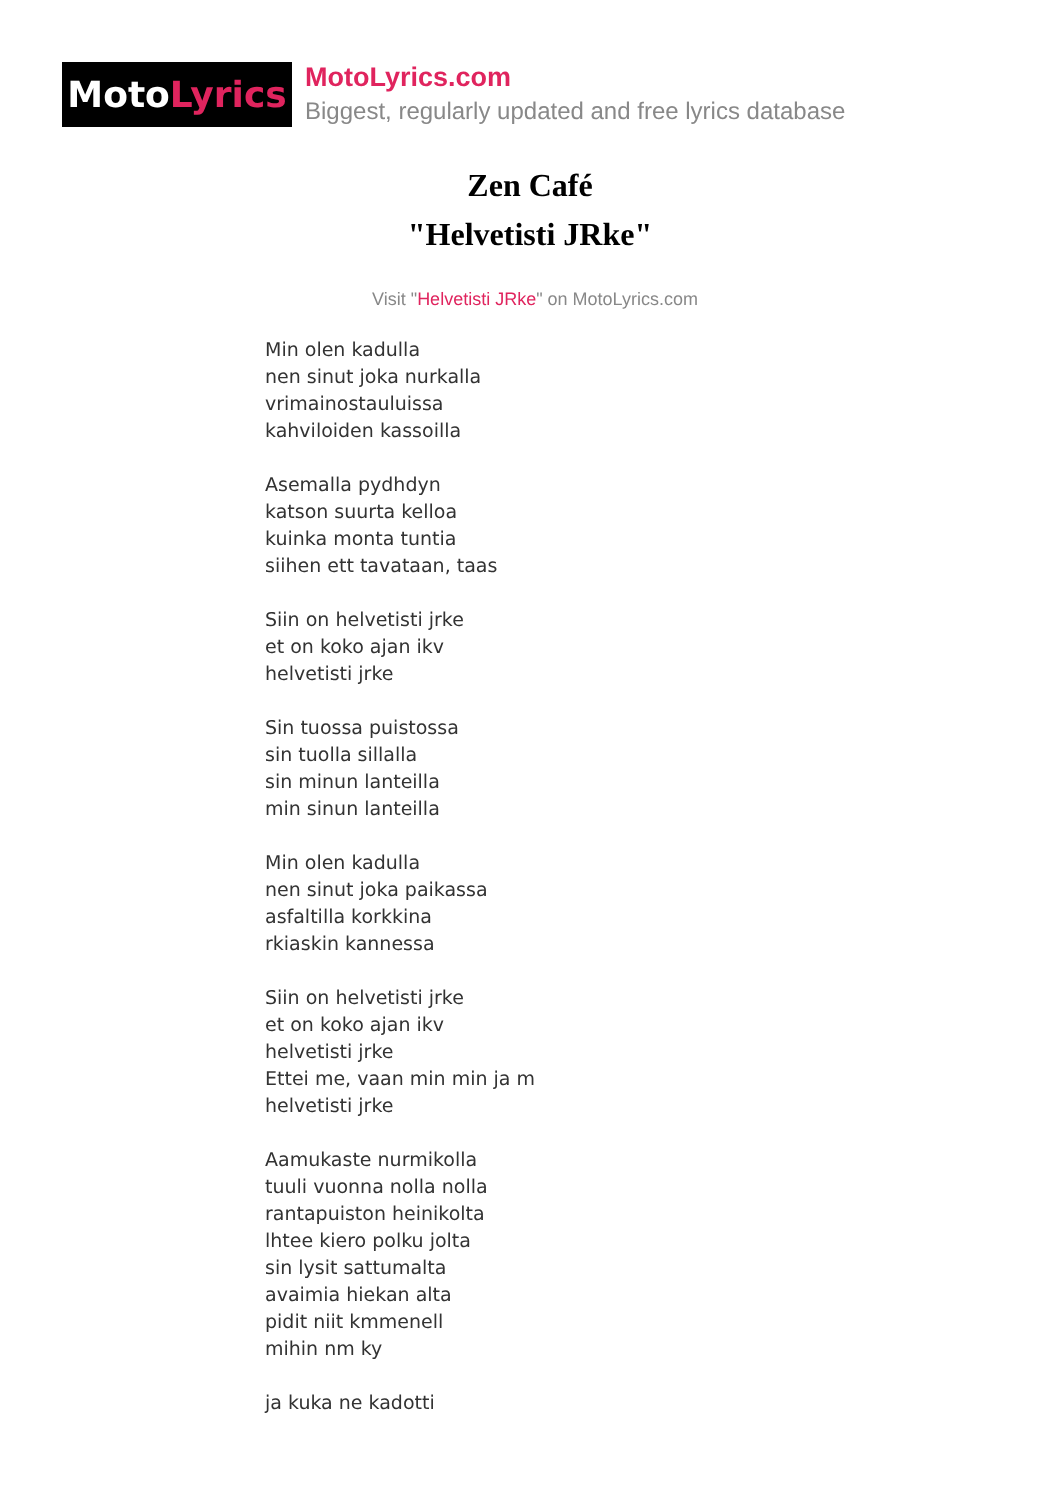Moto Lyrics
MotoLyrics.com
Biggest, regularly updated and free lyrics database
Zen Café
"Helvetisti JRke"
Visit "Helvetisti JRke" on MotoLyrics.com
Min olen kadulla
nen sinut joka nurkalla
vrimainostauluissa
kahviloiden kassoilla
Asemalla pydhdyn
katson suurta kelloa
kuinka monta tuntia
siihen ett tavataan, taas
Siin on helvetisti jrke
et on koko ajan ikv
helvetisti jrke
Sin tuossa puistossa
sin tuolla sillalla
sin minun lanteilla
min sinun lanteilla
Min olen kadulla
nen sinut joka paikassa
asfaltilla korkkina
rkiaskin kannessa
Siin on helvetisti jrke
et on koko ajan ikv
helvetisti jrke
Ettei me, vaan min min ja m
helvetisti jrke
Aamukaste nurmikolla
tuuli vuonna nolla nolla
rantapuiston heinikolta
lhtee kiero polku jolta
sin lysit sattumalta
avaimia hiekan alta
pidit niit kmmenell
mihin nm ky
ja kuka ne kadotti